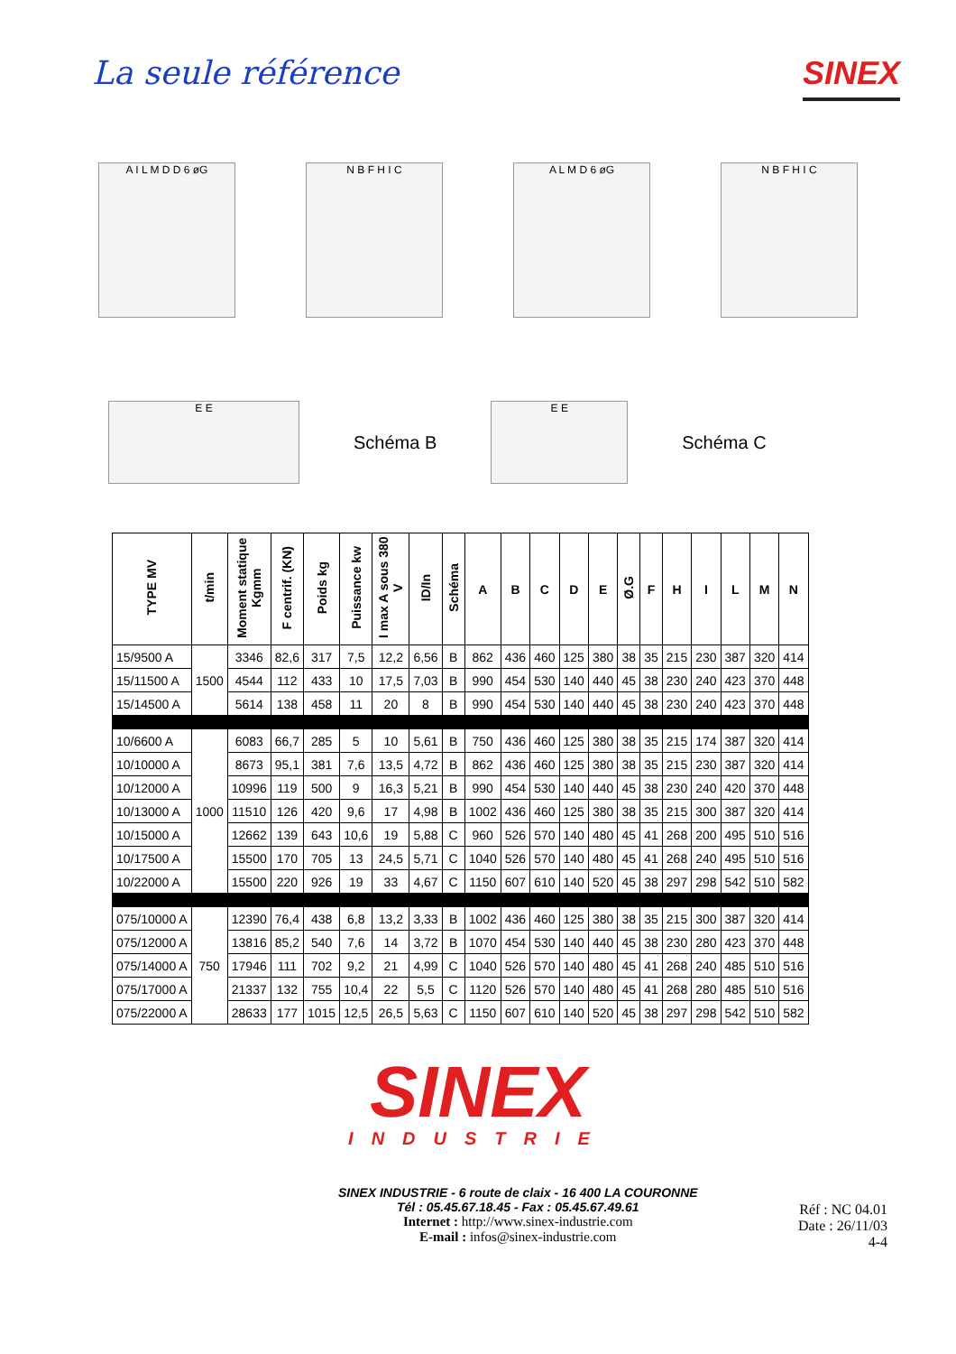La seule référence
SINEX
A I L M D D 6 øG N B F H I C A L M D 6 øG N B F H I C
E E
Schéma B
E E
Schéma C
| TYPE MV | t/min | Moment statique Kgmm | F centrif. (KN) | Poids kg | Puissance kw | I max A sous 380 V | ID/In | Schéma | A | B | C | D | E | Ø.G | F | H | I | L | M | N |
| --- | --- | --- | --- | --- | --- | --- | --- | --- | --- | --- | --- | --- | --- | --- | --- | --- | --- | --- | --- | --- |
| 15/9500 A | 1500 | 3346 | 82,6 | 317 | 7,5 | 12,2 | 6,56 | B | 862 | 436 | 460 | 125 | 380 | 38 | 35 | 215 | 230 | 387 | 320 | 414 |
| 15/11500 A | | 4544 | 112 | 433 | 10 | 17,5 | 7,03 | B | 990 | 454 | 530 | 140 | 440 | 45 | 38 | 230 | 240 | 423 | 370 | 448 |
| 15/14500 A | | 5614 | 138 | 458 | 11 | 20 | 8 | B | 990 | 454 | 530 | 140 | 440 | 45 | 38 | 230 | 240 | 423 | 370 | 448 |
| 10/6600 A | 1000 | 6083 | 66,7 | 285 | 5 | 10 | 5,61 | B | 750 | 436 | 460 | 125 | 380 | 38 | 35 | 215 | 174 | 387 | 320 | 414 |
| 10/10000 A | | 8673 | 95,1 | 381 | 7,6 | 13,5 | 4,72 | B | 862 | 436 | 460 | 125 | 380 | 38 | 35 | 215 | 230 | 387 | 320 | 414 |
| 10/12000 A | | 10996 | 119 | 500 | 9 | 16,3 | 5,21 | B | 990 | 454 | 530 | 140 | 440 | 45 | 38 | 230 | 240 | 420 | 370 | 448 |
| 10/13000 A | | 11510 | 126 | 420 | 9,6 | 17 | 4,98 | B | 1002 | 436 | 460 | 125 | 380 | 38 | 35 | 215 | 300 | 387 | 320 | 414 |
| 10/15000 A | | 12662 | 139 | 643 | 10,6 | 19 | 5,88 | C | 960 | 526 | 570 | 140 | 480 | 45 | 41 | 268 | 200 | 495 | 510 | 516 |
| 10/17500 A | | 15500 | 170 | 705 | 13 | 24,5 | 5,71 | C | 1040 | 526 | 570 | 140 | 480 | 45 | 41 | 268 | 240 | 495 | 510 | 516 |
| 10/22000 A | | 15500 | 220 | 926 | 19 | 33 | 4,67 | C | 1150 | 607 | 610 | 140 | 520 | 45 | 38 | 297 | 298 | 542 | 510 | 582 |
| 075/10000 A | 750 | 12390 | 76,4 | 438 | 6,8 | 13,2 | 3,33 | B | 1002 | 436 | 460 | 125 | 380 | 38 | 35 | 215 | 300 | 387 | 320 | 414 |
| 075/12000 A | | 13816 | 85,2 | 540 | 7,6 | 14 | 3,72 | B | 1070 | 454 | 530 | 140 | 440 | 45 | 38 | 230 | 280 | 423 | 370 | 448 |
| 075/14000 A | | 17946 | 111 | 702 | 9,2 | 21 | 4,99 | C | 1040 | 526 | 570 | 140 | 480 | 45 | 41 | 268 | 240 | 485 | 510 | 516 |
| 075/17000 A | | 21337 | 132 | 755 | 10,4 | 22 | 5,5 | C | 1120 | 526 | 570 | 140 | 480 | 45 | 41 | 268 | 280 | 485 | 510 | 516 |
| 075/22000 A | | 28633 | 177 | 1015 | 12,5 | 26,5 | 5,63 | C | 1150 | 607 | 610 | 140 | 520 | 45 | 38 | 297 | 298 | 542 | 510 | 582 |
SINEX
INDUSTRIE
SINEX INDUSTRIE - 6 route de claix - 16 400 LA COURONNE
Tél : 05.45.67.18.45 - Fax : 05.45.67.49.61
Internet : http://www.sinex-industrie.com
E-mail : infos@sinex-industrie.com
Réf : NC 04.01
Date : 26/11/03
4-4